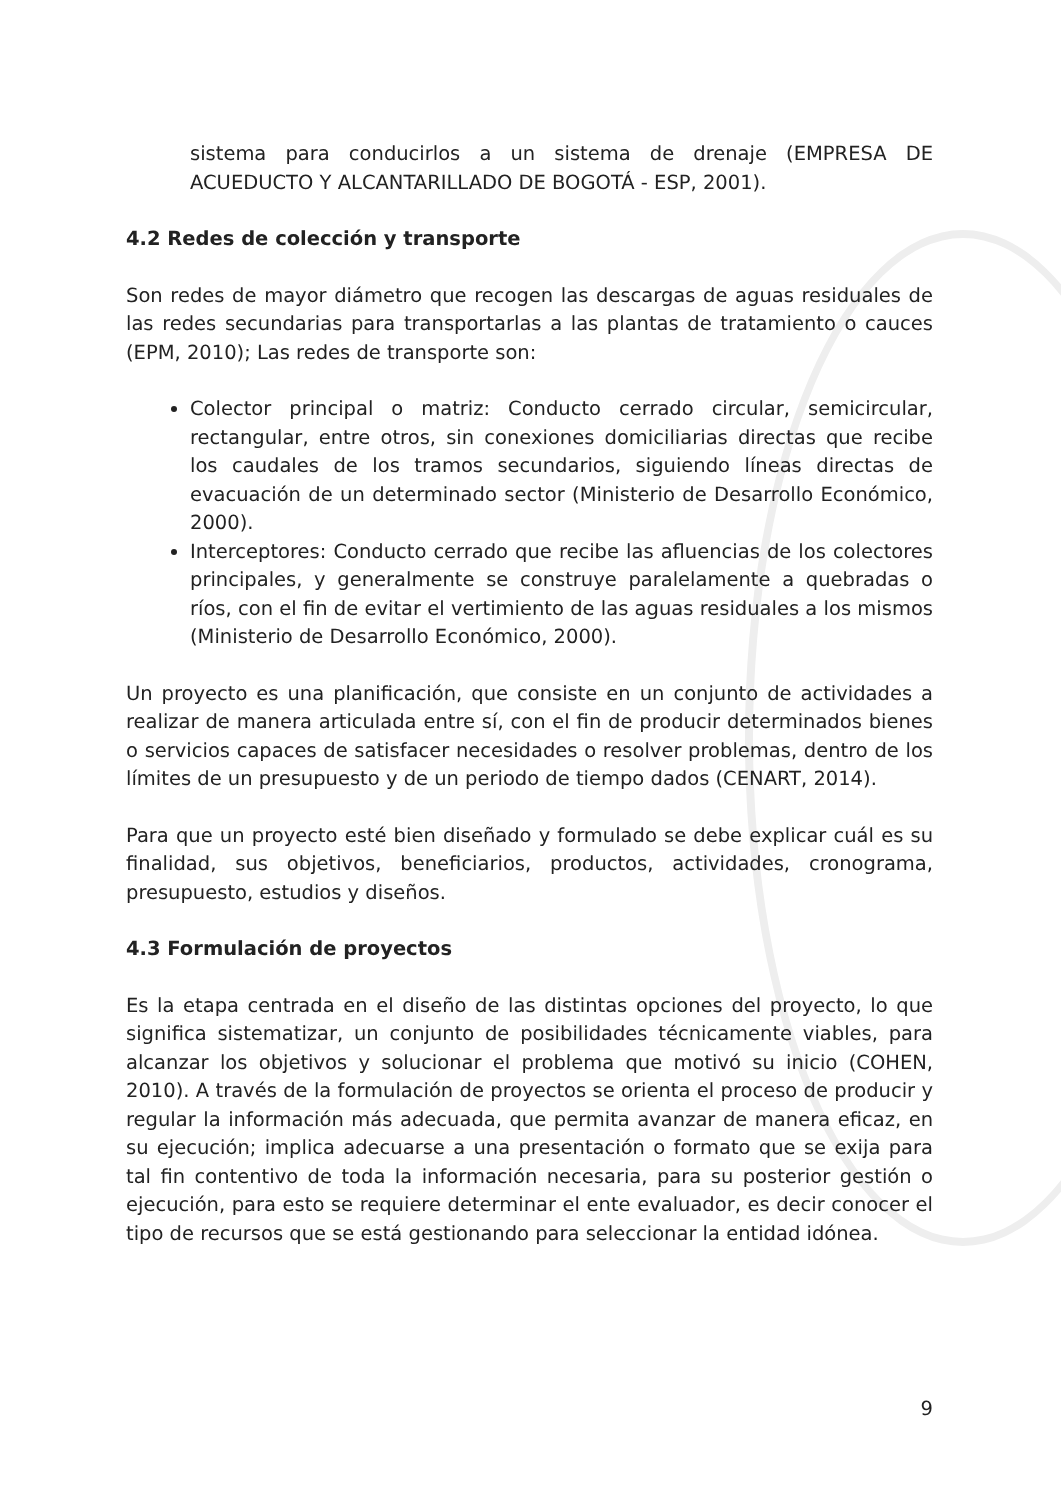sistema para conducirlos a un sistema de drenaje (EMPRESA DE ACUEDUCTO Y ALCANTARILLADO DE BOGOTÁ - ESP, 2001).
4.2 Redes de colección y transporte
Son redes de mayor diámetro que recogen las descargas de aguas residuales de las redes secundarias para transportarlas a las plantas de tratamiento o cauces (EPM, 2010); Las redes de transporte son:
Colector principal o matriz: Conducto cerrado circular, semicircular, rectangular, entre otros, sin conexiones domiciliarias directas que recibe los caudales de los tramos secundarios, siguiendo líneas directas de evacuación de un determinado sector (Ministerio de Desarrollo Económico, 2000).
Interceptores: Conducto cerrado que recibe las afluencias de los colectores principales, y generalmente se construye paralelamente a quebradas o ríos, con el fin de evitar el vertimiento de las aguas residuales a los mismos (Ministerio de Desarrollo Económico, 2000).
Un proyecto es una planificación, que consiste en un conjunto de actividades a realizar de manera articulada entre sí, con el fin de producir determinados bienes o servicios capaces de satisfacer necesidades o resolver problemas, dentro de los límites de un presupuesto y de un periodo de tiempo dados (CENART, 2014).
Para que un proyecto esté bien diseñado y formulado se debe explicar cuál es su finalidad, sus objetivos, beneficiarios, productos, actividades, cronograma, presupuesto, estudios y diseños.
4.3 Formulación de proyectos
Es la etapa centrada en el diseño de las distintas opciones del proyecto, lo que significa sistematizar, un conjunto de posibilidades técnicamente viables, para alcanzar los objetivos y solucionar el problema que motivó su inicio (COHEN, 2010). A través de la formulación de proyectos se orienta el proceso de producir y regular la información más adecuada, que permita avanzar de manera eficaz, en su ejecución; implica adecuarse a una presentación o formato que se exija para tal fin contentivo de toda la información necesaria, para su posterior gestión o ejecución, para esto se requiere determinar el ente evaluador, es decir conocer el tipo de recursos que se está gestionando para seleccionar la entidad idónea.
9